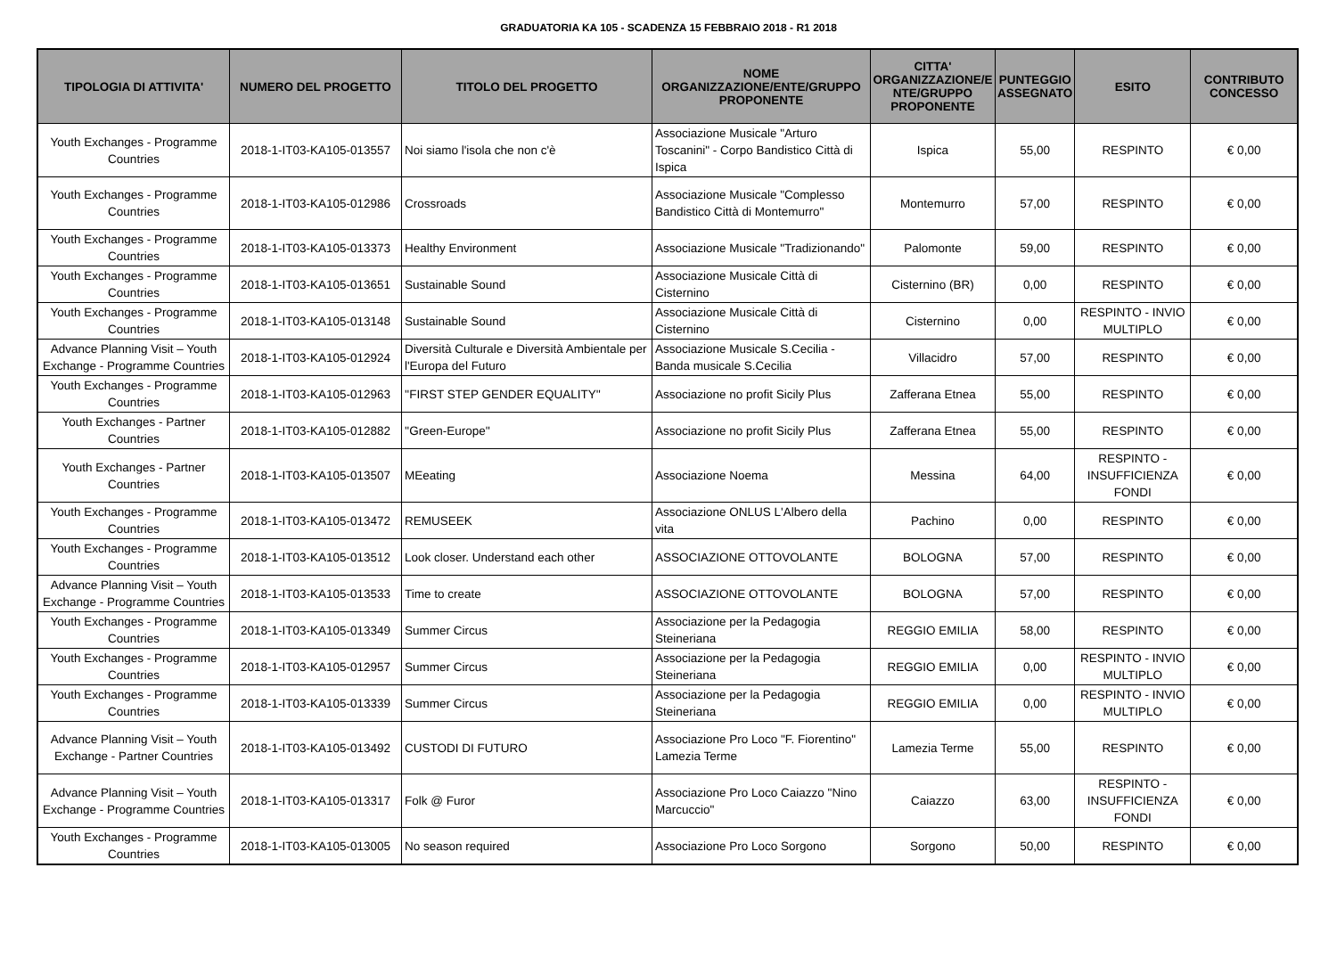GRADUATORIA KA 105 - SCADENZA 15 FEBBRAIO 2018 - R1 2018
| TIPOLOGIA DI ATTIVITA' | NUMERO DEL PROGETTO | TITOLO DEL PROGETTO | NOME ORGANIZZAZIONE/ENTE/GRUPPO PROPONENTE | CITTA' ORGANIZZAZIONE/E NTE/GRUPPO PROPONENTE | PUNTEGGIO ASSEGNATO | ESITO | CONTRIBUTO CONCESSO |
| --- | --- | --- | --- | --- | --- | --- | --- |
| Youth Exchanges - Programme Countries | 2018-1-IT03-KA105-013557 | Noi siamo l'isola che non c'è | Associazione Musicale "Arturo Toscanini" - Corpo Bandistico Città di Ispica | Ispica | 55,00 | RESPINTO | € 0,00 |
| Youth Exchanges - Programme Countries | 2018-1-IT03-KA105-012986 | Crossroads | Associazione Musicale "Complesso Bandistico Città di Montemurro" | Montemurro | 57,00 | RESPINTO | € 0,00 |
| Youth Exchanges - Programme Countries | 2018-1-IT03-KA105-013373 | Healthy Environment | Associazione Musicale "Tradizionando" | Palomonte | 59,00 | RESPINTO | € 0,00 |
| Youth Exchanges - Programme Countries | 2018-1-IT03-KA105-013651 | Sustainable Sound | Associazione Musicale Città di Cisternino | Cisternino (BR) | 0,00 | RESPINTO | € 0,00 |
| Youth Exchanges - Programme Countries | 2018-1-IT03-KA105-013148 | Sustainable Sound | Associazione Musicale Città di Cisternino | Cisternino | 0,00 | RESPINTO - INVIO MULTIPLO | € 0,00 |
| Advance Planning Visit – Youth Exchange - Programme Countries | 2018-1-IT03-KA105-012924 | Diversità Culturale e Diversità Ambientale per l'Europa del Futuro | Associazione Musicale S.Cecilia - Banda musicale S.Cecilia | Villacidro | 57,00 | RESPINTO | € 0,00 |
| Youth Exchanges - Programme Countries | 2018-1-IT03-KA105-012963 | ''FIRST STEP GENDER EQUALITY'' | Associazione no profit Sicily Plus | Zafferana Etnea | 55,00 | RESPINTO | € 0,00 |
| Youth Exchanges - Partner Countries | 2018-1-IT03-KA105-012882 | ''Green-Europe'' | Associazione no profit Sicily Plus | Zafferana Etnea | 55,00 | RESPINTO | € 0,00 |
| Youth Exchanges - Partner Countries | 2018-1-IT03-KA105-013507 | MEeating | Associazione Noema | Messina | 64,00 | RESPINTO - INSUFFICIENZA FONDI | € 0,00 |
| Youth Exchanges - Programme Countries | 2018-1-IT03-KA105-013472 | REMUSEEK | Associazione ONLUS L'Albero della vita | Pachino | 0,00 | RESPINTO | € 0,00 |
| Youth Exchanges - Programme Countries | 2018-1-IT03-KA105-013512 | Look closer. Understand each other | ASSOCIAZIONE OTTOVOLANTE | BOLOGNA | 57,00 | RESPINTO | € 0,00 |
| Advance Planning Visit – Youth Exchange - Programme Countries | 2018-1-IT03-KA105-013533 | Time to create | ASSOCIAZIONE OTTOVOLANTE | BOLOGNA | 57,00 | RESPINTO | € 0,00 |
| Youth Exchanges - Programme Countries | 2018-1-IT03-KA105-013349 | Summer Circus | Associazione per la Pedagogia Steineriana | REGGIO EMILIA | 58,00 | RESPINTO | € 0,00 |
| Youth Exchanges - Programme Countries | 2018-1-IT03-KA105-012957 | Summer Circus | Associazione per la Pedagogia Steineriana | REGGIO EMILIA | 0,00 | RESPINTO - INVIO MULTIPLO | € 0,00 |
| Youth Exchanges - Programme Countries | 2018-1-IT03-KA105-013339 | Summer Circus | Associazione per la Pedagogia Steineriana | REGGIO EMILIA | 0,00 | RESPINTO - INVIO MULTIPLO | € 0,00 |
| Advance Planning Visit – Youth Exchange - Partner Countries | 2018-1-IT03-KA105-013492 | CUSTODI DI FUTURO | Associazione Pro Loco "F. Fiorentino" Lamezia Terme | Lamezia Terme | 55,00 | RESPINTO | € 0,00 |
| Advance Planning Visit – Youth Exchange - Programme Countries | 2018-1-IT03-KA105-013317 | Folk @ Furor | Associazione Pro Loco Caiazzo "Nino Marcuccio" | Caiazzo | 63,00 | RESPINTO - INSUFFICIENZA FONDI | € 0,00 |
| Youth Exchanges - Programme Countries | 2018-1-IT03-KA105-013005 | No season required | Associazione Pro Loco Sorgono | Sorgono | 50,00 | RESPINTO | € 0,00 |